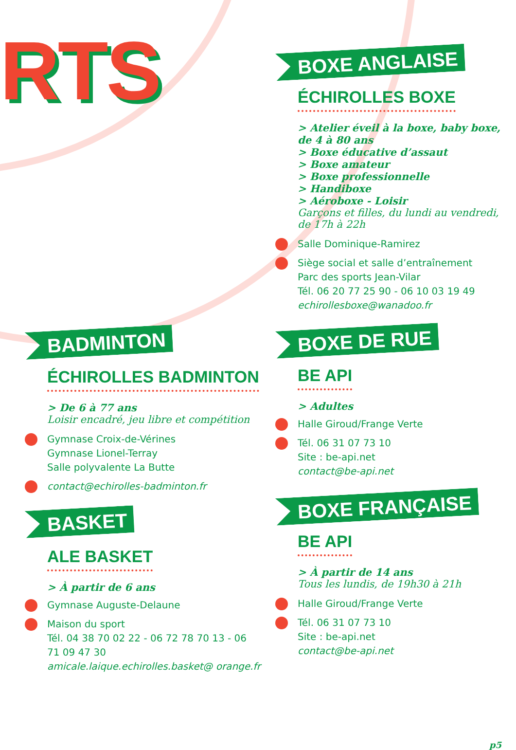RTS
BOXE ANGLAISE
ÉCHIROLLES BOXE
> Atelier éveil à la boxe, baby boxe, de 4 à 80 ans
> Boxe éducative d’assaut
> Boxe amateur
> Boxe professionnelle
> Handiboxe
> Aéroboxe - Loisir
Garçons et filles, du lundi au vendredi, de 17h à 22h
Salle Dominique-Ramirez
Siège social et salle d’entraînement
Parc des sports Jean-Vilar
Tél. 06 20 77 25 90 - 06 10 03 19 49
echirollesboxe@wanadoo.fr
BOXE DE RUE
BE API
> Adultes
Halle Giroud/Frange Verte
Tél. 06 31 07 73 10
Site : be-api.net
contact@be-api.net
BOXE FRANÇAISE
BE API
> À partir de 14 ans
Tous les lundis, de 19h30 à 21h
Halle Giroud/Frange Verte
Tél. 06 31 07 73 10
Site : be-api.net
contact@be-api.net
BADMINTON
ÉCHIROLLES BADMINTON
> De 6 à 77 ans
Loisir encadré, jeu libre et compétition
Gymnase Croix-de-Vérines
Gymnase Lionel-Terray
Salle polyvalente La Butte
contact@echirolles-badminton.fr
BASKET
ALE BASKET
> À partir de 6 ans
Gymnase Auguste-Delaune
Maison du sport
Tél. 04 38 70 02 22 - 06 72 78 70 13 - 06 71 09 47 30
amicale.laique.echirolles.basket@ orange.fr
p5